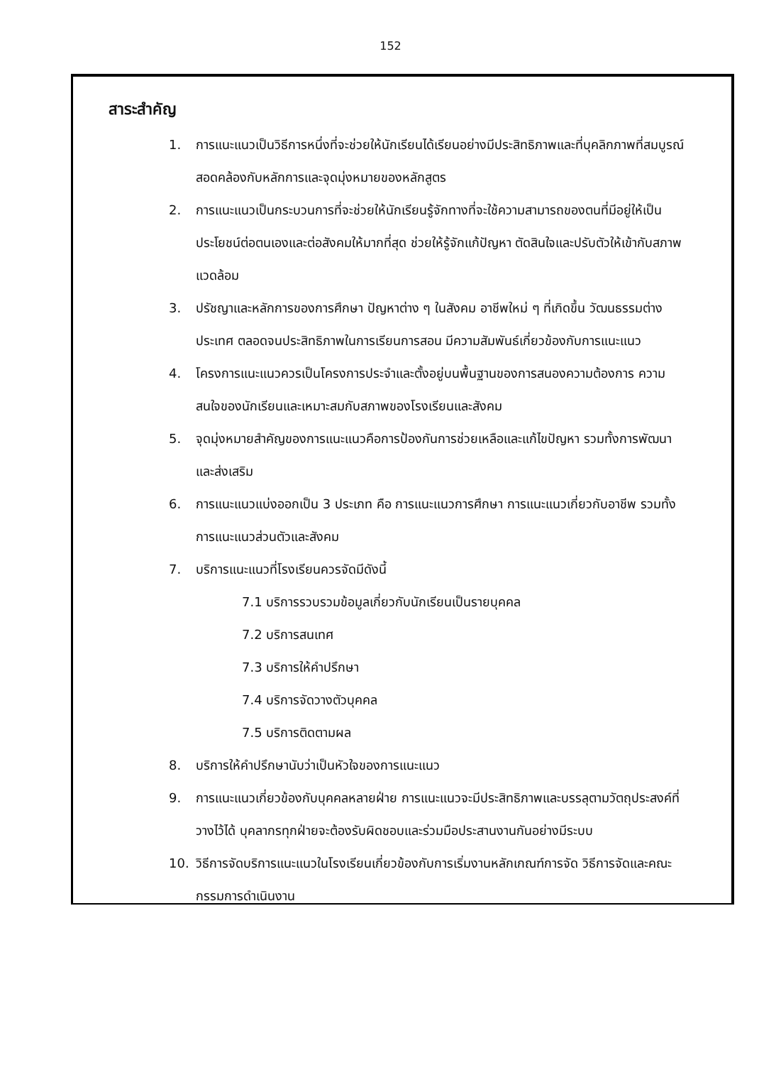152
สาระสำคัญ
1. การแนะแนวเป็นวิธีการหนึ่งที่จะช่วยให้นักเรียนได้เรียนอย่างมีประสิทธิภาพและที่บุคลิกภาพที่สมบูรณ์สอดคล้องกับหลักการและจุดมุ่งหมายของหลักสูตร
2. การแนะแนวเป็นกระบวนการที่จะช่วยให้นักเรียนรู้จักทางที่จะใช้ความสามารถของตนที่มีอยู่ให้เป็นประโยชน์ต่อตนเองและต่อสังคมให้มากที่สุด ช่วยให้รู้จักแก้ปัญหา ตัดสินใจและปรับตัวให้เข้ากับสภาพแวดล้อม
3. ปรัชญาและหลักการของการศึกษา ปัญหาต่าง ๆ ในสังคม อาชีพใหม่ ๆ ที่เกิดขึ้น วัฒนธรรมต่างประเทศ ตลอดจนประสิทธิภาพในการเรียนการสอน มีความสัมพันธ์เกี่ยวข้องกับการแนะแนว
4. โครงการแนะแนวควรเป็นโครงการประจำและตั้งอยู่บนพื้นฐานของการสนองความต้องการ ความสนใจของนักเรียนและเหมาะสมกับสภาพของโรงเรียนและสังคม
5. จุดมุ่งหมายสำคัญของการแนะแนวคือการป้องกันการช่วยเหลือและแก้ไขปัญหา รวมทั้งการพัฒนาและส่งเสริม
6. การแนะแนวแบ่งออกเป็น 3 ประเภท คือ การแนะแนวการศึกษา การแนะแนวเกี่ยวกับอาชีพ รวมทั้งการแนะแนวส่วนตัวและสังคม
7. บริการแนะแนวที่โรงเรียนควรจัดมีดังนี้
7.1 บริการรวบรวมข้อมูลเกี่ยวกับนักเรียนเป็นรายบุคคล
7.2 บริการสนเทศ
7.3 บริการให้คำปรึกษา
7.4 บริการจัดวางตัวบุคคล
7.5 บริการติดตามผล
8. บริการให้คำปรึกษานับว่าเป็นหัวใจของการแนะแนว
9. การแนะแนวเกี่ยวข้องกับบุคคลหลายฝ่าย การแนะแนวจะมีประสิทธิภาพและบรรลุตามวัตถุประสงค์ที่วางไว้ได้ บุคลากรทุกฝ่ายจะต้องรับผิดชอบและร่วมมือประสานงานกันอย่างมีระบบ
10. วิธีการจัดบริการแนะแนวในโรงเรียนเกี่ยวข้องกับการเริ่มงานหลักเกณฑ์การจัด วิธีการจัดและคณะกรรมการดำเนินงาน